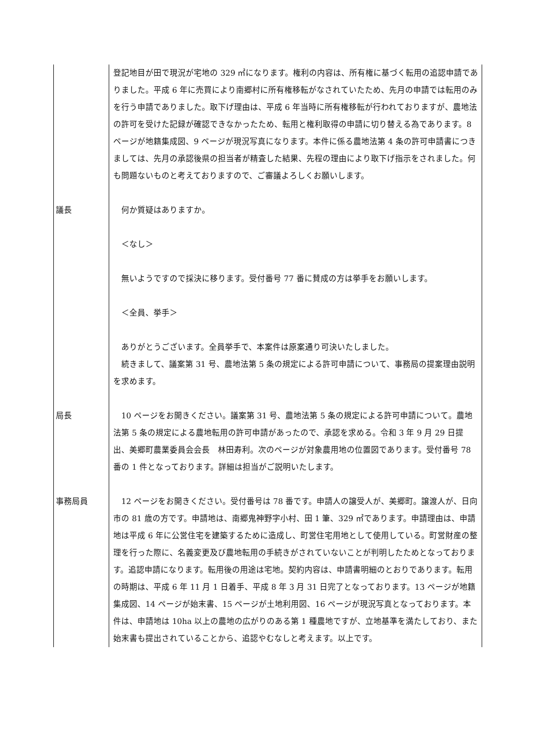| | 登記地目が田で現況が宅地の 329 ㎡になります。権利の内容は、所有権に基づく転用の追認申請でありました。平成 6 年に売買により南郷村に所有権移転がなされていたため、先月の申請では転用のみを行う申請でありました。取下げ理由は、平成 6 年当時に所有権移転が行われておりますが、農地法の許可を受けた記録が確認できなかったため、転用と権利取得の申請に切り替える為であります。8 ページが地籍集成図、9 ページが現況写真になります。本件に係る農地法第 4 条の許可申請書につきましては、先月の承認後県の担当者が精査した結果、先程の理由により取下げ指示をされました。何も問題ないものと考えておりますので、ご審議よろしくお願いします。 |
| 議長 | 何か質疑はありますか。 ＜なし＞ 無いようですので採決に移ります。受付番号 77 番に賛成の方は挙手をお願いします。 ＜全員、挙手＞ ありがとうございます。全員挙手で、本案件は原案通り可決いたしました。 続きまして、議案第 31 号、農地法第 5 条の規定による許可申請について、事務局の提案理由説明を求めます。 |
| 局長 | 10 ページをお開きください。議案第 31 号、農地法第 5 条の規定による許可申請について。農地法第 5 条の規定による農地転用の許可申請があったので、承認を求める。令和 3 年 9 月 29 日提出、美郷町農業委員会会長 林田寿利。次のページが対象農用地の位置図であります。受付番号 78 番の 1 件となっております。詳細は担当がご説明いたします。 |
| 事務局員 | 12 ページをお開きください。受付番号は 78 番です。申請人の譲受人が、美郷町。譲渡人が、日向市の 81 歳の方です。申請地は、南郷鬼神野字小村、田 1 筆、329 ㎡であります。申請理由は、申請地は平成 6 年に公営住宅を建築するために造成し、町営住宅用地として使用している。町営財産の整理を行った際に、名義変更及び農地転用の手続きがされていないことが判明したためとなっております。追認申請になります。転用後の用途は宅地。契約内容は、申請書明細のとおりであります。転用の時期は、平成 6 年 11 月 1 日着手、平成 8 年 3 月 31 日完了となっております。13 ページが地籍集成図、14 ページが始末書、15 ページが土地利用図、16 ページが現況写真となっております。本件は、申請地は 10ha 以上の農地の広がりのある第 1 種農地ですが、立地基準を満たしており、また始末書も提出されていることから、追認やむなしと考えます。以上です。 |